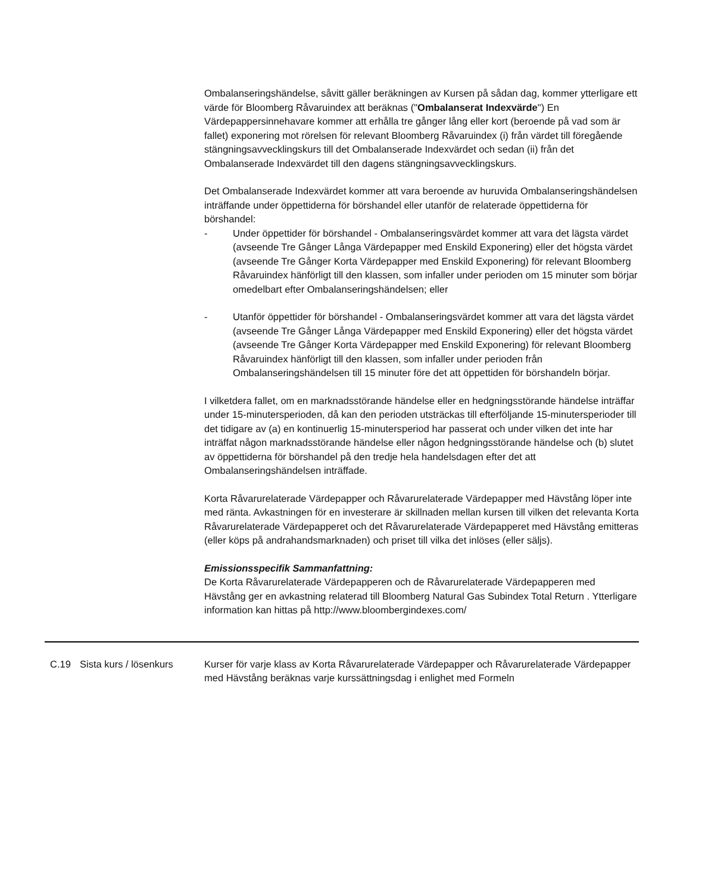Ombalanseringshändelse, såvitt gäller beräkningen av Kursen på sådan dag, kommer ytterligare ett värde för Bloomberg Råvaruindex att beräknas ("Ombalanserat Indexvärde") En Värdepappersinnehavare kommer att erhålla tre gånger lång eller kort (beroende på vad som är fallet) exponering mot rörelsen för relevant Bloomberg Råvaruindex (i) från värdet till föregående stängningsavvecklingskurs till det Ombalanserade Indexvärdet och sedan (ii) från det Ombalanserade Indexvärdet till den dagens stängningsavvecklingskurs.
Det Ombalanserade Indexvärdet kommer att vara beroende av huruvida Ombalanseringshändelsen inträffande under öppettiderna för börshandel eller utanför de relaterade öppettiderna för börshandel:
- Under öppettider för börshandel - Ombalanseringsvärdet kommer att vara det lägsta värdet (avseende Tre Gånger Långa Värdepapper med Enskild Exponering) eller det högsta värdet (avseende Tre Gånger Korta Värdepapper med Enskild Exponering) för relevant Bloomberg Råvaruindex hänförligt till den klassen, som infaller under perioden om 15 minuter som börjar omedelbart efter Ombalanseringshändelsen; eller
- Utanför öppettider för börshandel - Ombalanseringsvärdet kommer att vara det lägsta värdet (avseende Tre Gånger Långa Värdepapper med Enskild Exponering) eller det högsta värdet (avseende Tre Gånger Korta Värdepapper med Enskild Exponering) för relevant Bloomberg Råvaruindex hänförligt till den klassen, som infaller under perioden från Ombalanseringshändelsen till 15 minuter före det att öppettiden för börshandeln börjar.
I vilketdera fallet, om en marknadsstörande händelse eller en hedgningsstörande händelse inträffar under 15-minutersperioden, då kan den perioden utsträckas till efterföljande 15-minutersperioder till det tidigare av (a) en kontinuerlig 15-minutersperiod har passerat och under vilken det inte har inträffat någon marknadsstörande händelse eller någon hedgningsstörande händelse och (b) slutet av öppettiderna för börshandel på den tredje hela handelsdagen efter det att Ombalanseringshändelsen inträffade.
Korta Råvarurelaterade Värdepapper och Råvarurelaterade Värdepapper med Hävstång löper inte med ränta. Avkastningen för en investerare är skillnaden mellan kursen till vilken det relevanta Korta Råvarurelaterade Värdepapperet och det Råvarurelaterade Värdepapperet med Hävstång emitteras (eller köps på andrahandsmarknaden) och priset till vilka det inlöses (eller säljs).
Emissionsspecifik Sammanfattning:
De Korta Råvarurelaterade Värdepapperen och de Råvarurelaterade Värdepapperen med Hävstång ger en avkastning relaterad till Bloomberg Natural Gas Subindex Total Return . Ytterligare information kan hittas på http://www.bloombergindexes.com/
| | C.19 | Sista kurs / lösenkurs | Kurser för varje klass av Korta Råvarurelaterade Värdepapper och Råvarurelaterade Värdepapper med Hävstång beräknas varje kurssättningsdag i enlighet med Formeln |